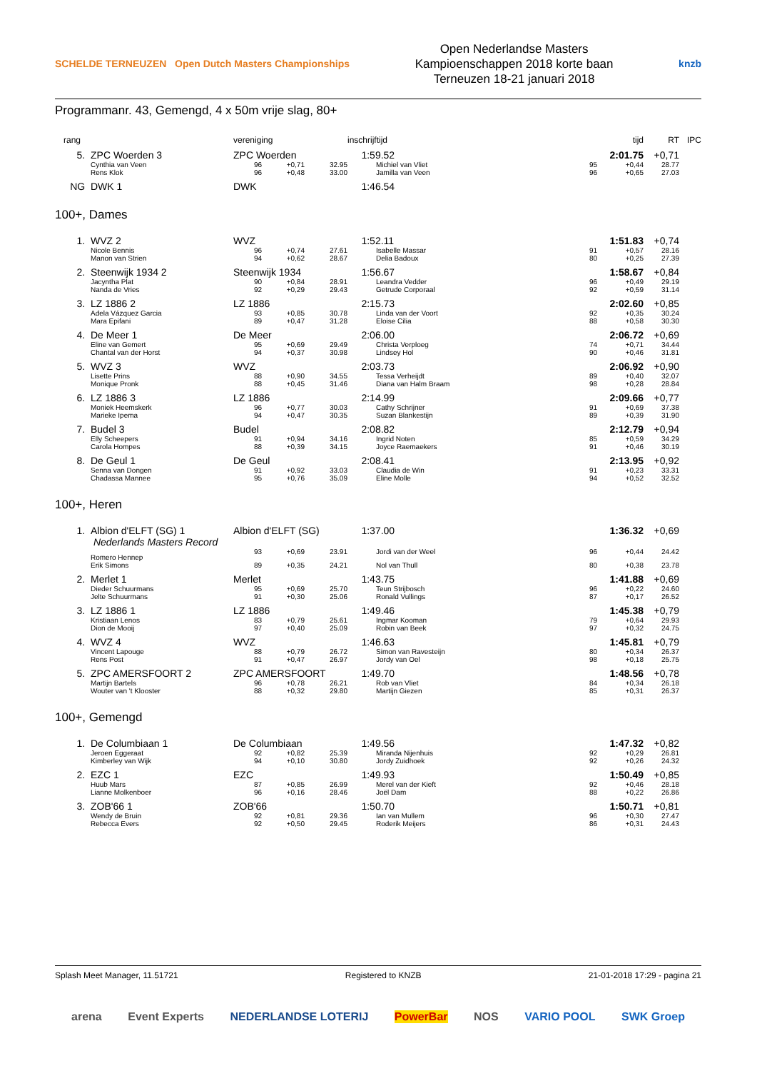SCHELDE TERNEUZEN Open Dutch Masters Championships
Open Nederlandse Masters
Kampioenschappen 2018 korte baan
Terneuzen 18-21 januari 2018
knzb
Programmanr. 43, Gemengd, 4 x 50m vrije slag, 80+
| rang | | vereniging | | | inschrijftijd | | tijd | | RT | IPC |
| --- | --- | --- | --- | --- | --- | --- | --- | --- | --- | --- |
| 5. | ZPC Woerden 3 | ZPC Woerden | | | 1:59.52 | | 2:01.75 | | +0,71 | |
| | Cynthia van Veen | 96 | +0,71 | 32.95 | | Michiel van Vliet | 95 | +0,44 | 28.77 | |
| | Rens Klok | 96 | +0,48 | 33.00 | | Jamilla van Veen | 96 | +0,65 | 27.03 | |
| NG | DWK 1 | DWK | | | 1:46.54 | | | | | |
100+, Dames
| 1. | WVZ 2 | WVZ | | | 1:52.11 | | 1:51.83 | | +0,74 | |
| | Nicole Bennis | 96 | +0,74 | 27.61 | | Isabelle Massar | 91 | +0,57 | 28.16 | |
| | Manon van Strien | 94 | +0,62 | 28.67 | | Delia Badoux | 80 | +0,25 | 27.39 | |
| 2. | Steenwijk 1934 2 | Steenwijk 1934 | | | 1:56.67 | | 1:58.67 | | +0,84 | |
| | Jacyntha Plat | 90 | +0,84 | 28.91 | | Leandra Vedder | 96 | +0,49 | 29.19 | |
| | Nanda de Vries | 92 | +0,29 | 29.43 | | Getrude Corporaal | 92 | +0,59 | 31.14 | |
| 3. | LZ 1886 2 | LZ 1886 | | | 2:15.73 | | 2:02.60 | | +0,85 | |
| | Adela Vázquez Garcia | 93 | +0,85 | 30.78 | | Linda van der Voort | 92 | +0,35 | 30.24 | |
| | Mara Epifani | 89 | +0,47 | 31.28 | | Eloise Cilia | 88 | +0,58 | 30.30 | |
| 4. | De Meer 1 | De Meer | | | 2:06.00 | | 2:06.72 | | +0,69 | |
| | Eline van Gemert | 95 | +0,69 | 29.49 | | Christa Verploeg | 74 | +0,71 | 34.44 | |
| | Chantal van der Horst | 94 | +0,37 | 30.98 | | Lindsey Hol | 90 | +0,46 | 31.81 | |
| 5. | WVZ 3 | WVZ | | | 2:03.73 | | 2:06.92 | | +0,90 | |
| | Lisette Prins | 88 | +0,90 | 34.55 | | Tessa Verheijdt | 89 | +0,40 | 32.07 | |
| | Monique Pronk | 88 | +0,45 | 31.46 | | Diana van Halm Braam | 98 | +0,28 | 28.84 | |
| 6. | LZ 1886 3 | LZ 1886 | | | 2:14.99 | | 2:09.66 | | +0,77 | |
| | Moniek Heemskerk | 96 | +0,77 | 30.03 | | Cathy Schrijner | 91 | +0,69 | 37.38 | |
| | Marieke Ipema | 94 | +0,47 | 30.35 | | Suzan Blankestijn | 89 | +0,39 | 31.90 | |
| 7. | Budel 3 | Budel | | | 2:08.82 | | 2:12.79 | | +0,94 | |
| | Elly Scheepers | 91 | +0,94 | 34.16 | | Ingrid Noten | 85 | +0,59 | 34.29 | |
| | Carola Hompes | 88 | +0,39 | 34.15 | | Joyce Raemaekers | 91 | +0,46 | 30.19 | |
| 8. | De Geul 1 | De Geul | | | 2:08.41 | | 2:13.95 | | +0,92 | |
| | Senna van Dongen | 91 | +0,92 | 33.03 | | Claudia de Win | 91 | +0,23 | 33.31 | |
| | Chadassa Mannee | 95 | +0,76 | 35.09 | | Eline Molle | 94 | +0,52 | 32.52 | |
100+, Heren
| 1. | Albion d'ELFT (SG) 1 Nederlands Masters Record | Albion d'ELFT (SG) | | | 1:37.00 | | 1:36.32 | | +0,69 | |
| | Romero Hennep | 93 | +0,69 | 23.91 | | Jordi van der Weel | 96 | +0,44 | 24.42 | |
| | Erik Simons | 89 | +0,35 | 24.21 | | Nol van Thull | 80 | +0,38 | 23.78 | |
| 2. | Merlet 1 | Merlet | | | 1:43.75 | | 1:41.88 | | +0,69 | |
| | Dieder Schuurmans | 95 | +0,69 | 25.70 | | Teun Strijbosch | 96 | +0,22 | 24.60 | |
| | Jelte Schuurmans | 91 | +0,30 | 25.06 | | Ronald Vullings | 87 | +0,17 | 26.52 | |
| 3. | LZ 1886 1 | LZ 1886 | | | 1:49.46 | | 1:45.38 | | +0,79 | |
| | Kristiaan Lenos | 83 | +0,79 | 25.61 | | Ingmar Kooman | 79 | +0,64 | 29.93 | |
| | Dion de Mooij | 97 | +0,40 | 25.09 | | Robin van Beek | 97 | +0,32 | 24.75 | |
| 4. | WVZ 4 | WVZ | | | 1:46.63 | | 1:45.81 | | +0,79 | |
| | Vincent Lapouge | 88 | +0,79 | 26.72 | | Simon van Ravesteijn | 80 | +0,34 | 26.37 | |
| | Rens Post | 91 | +0,47 | 26.97 | | Jordy van Oel | 98 | +0,18 | 25.75 | |
| 5. | ZPC AMERSFOORT 2 | ZPC AMERSFOORT | | | 1:49.70 | | 1:48.56 | | +0,78 | |
| | Martijn Bartels | 96 | +0,78 | 26.21 | | Rob van Vliet | 84 | +0,34 | 26.18 | |
| | Wouter van 't Klooster | 88 | +0,32 | 29.80 | | Martijn Giezen | 85 | +0,31 | 26.37 | |
100+, Gemengd
| 1. | De Columbiaan 1 | De Columbiaan | | | 1:49.56 | | 1:47.32 | | +0,82 | |
| | Jeroen Eggeraat | 92 | +0,82 | 25.39 | | Miranda Nijenhuis | 92 | +0,29 | 26.81 | |
| | Kimberley van Wijk | 94 | +0,10 | 30.80 | | Jordy Zuidhoek | 92 | +0,26 | 24.32 | |
| 2. | EZC 1 | EZC | | | 1:49.93 | | 1:50.49 | | +0,85 | |
| | Huub Mars | 87 | +0,85 | 26.99 | | Merel van der Kieft | 92 | +0,46 | 28.18 | |
| | Lianne Molkenboer | 96 | +0,16 | 28.46 | | Joël Dam | 88 | +0,22 | 26.86 | |
| 3. | ZOB'66 1 | ZOB'66 | | | 1:50.70 | | 1:50.71 | | +0,81 | |
| | Wendy de Bruin | 92 | +0,81 | 29.36 | | Ian van Mullem | 96 | +0,30 | 27.47 | |
| | Rebecca Evers | 92 | +0,50 | 29.45 | | Roderik Meijers | 86 | +0,31 | 24.43 | |
Splash Meet Manager, 11.51721 Registered to KNZB 21-01-2018 17:29 - pagina 21
arena Event Experts NEDERLANDSE LOTERIJ PowerBar NOS VARIO POOL SWK Groep